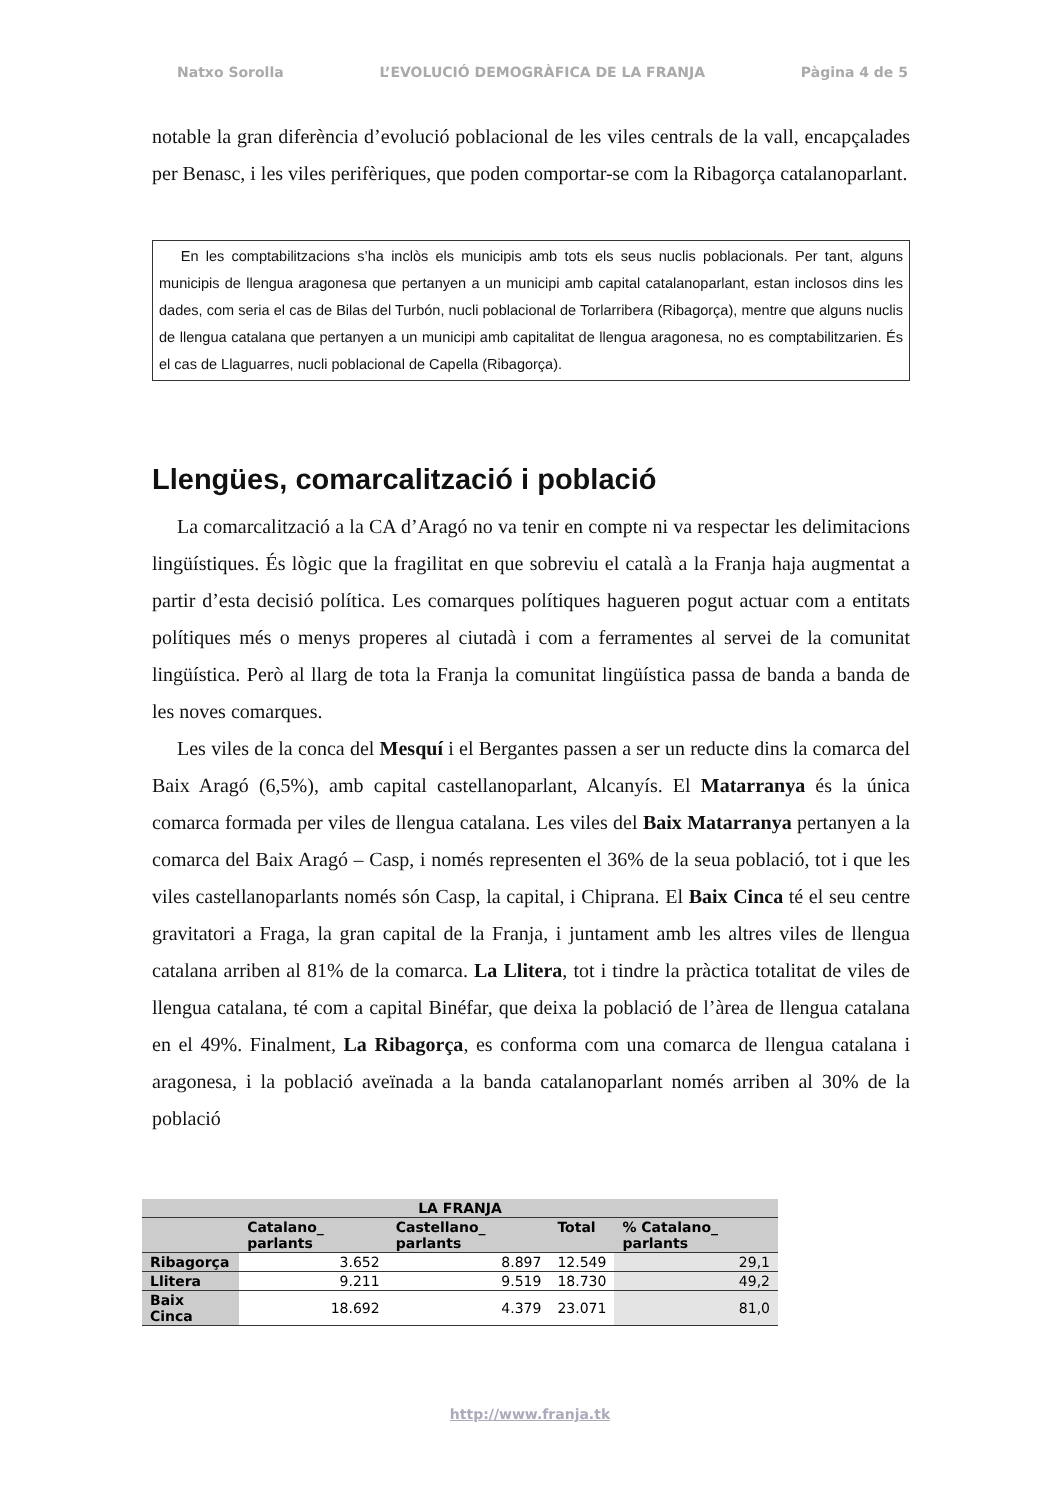Natxo Sorolla L’EVOLUCIÓ DEMOGRÀFICA DE LA FRANJA Pàgina 4 de 5
notable la gran diferència d’evolució poblacional de les viles centrals de la vall, encapçalades per Benasc, i les viles perifèriques, que poden comportar-se com la Ribagorça catalanoparlant.
En les comptabilitzacions s’ha inclòs els municipis amb tots els seus nuclis poblacionals. Per tant, alguns municipis de llengua aragonesa que pertanyen a un municipi amb capital catalanoparlant, estan inclosos dins les dades, com seria el cas de Bilas del Turbón, nucli poblacional de Torlarribera (Ribagorça), mentre que alguns nuclis de llengua catalana que pertanyen a un municipi amb capitalitat de llengua aragonesa, no es comptabilitzarien. És el cas de Llaguarres, nucli poblacional de Capella (Ribagorça).
Llengües, comarcalització i població
La comarcalització a la CA d’Aragó no va tenir en compte ni va respectar les delimitacions lingüístiques. És lògic que la fragilitat en que sobreviu el català a la Franja haja augmentat a partir d’esta decisió política. Les comarques polítiques hagueren pogut actuar com a entitats polítiques més o menys properes al ciutadà i com a ferramentes al servei de la comunitat lingüística. Però al llarg de tota la Franja la comunitat lingüística passa de banda a banda de les noves comarques.
Les viles de la conca del Mesquí i el Bergantes passen a ser un reducte dins la comarca del Baix Aragó (6,5%), amb capital castellanoparlant, Alcanyís. El Matarranya és la única comarca formada per viles de llengua catalana. Les viles del Baix Matarranya pertanyen a la comarca del Baix Aragó – Casp, i només representen el 36% de la seua població, tot i que les viles castellanoparlants només són Casp, la capital, i Chiprana. El Baix Cinca té el seu centre gravitatori a Fraga, la gran capital de la Franja, i juntament amb les altres viles de llengua catalana arriben al 81% de la comarca. La Llitera, tot i tindre la pràctica totalitat de viles de llengua catalana, té com a capital Binéfar, que deixa la població de l’àrea de llengua catalana en el 49%. Finalment, La Ribagorça, es conforma com una comarca de llengua catalana i aragonesa, i la població aveïnada a la banda catalanoparlant només arriben al 30% de la població
| LA FRANJA | | | | |
| --- | --- | --- | --- | --- |
| | Catalano_ parlants | Castellano_ parlants | Total | % Catalano_ parlants |
| Ribagorça | 3.652 | 8.897 | 12.549 | 29,1 |
| Llitera | 9.211 | 9.519 | 18.730 | 49,2 |
| Baix Cinca | 18.692 | 4.379 | 23.071 | 81,0 |
http://www.franja.tk